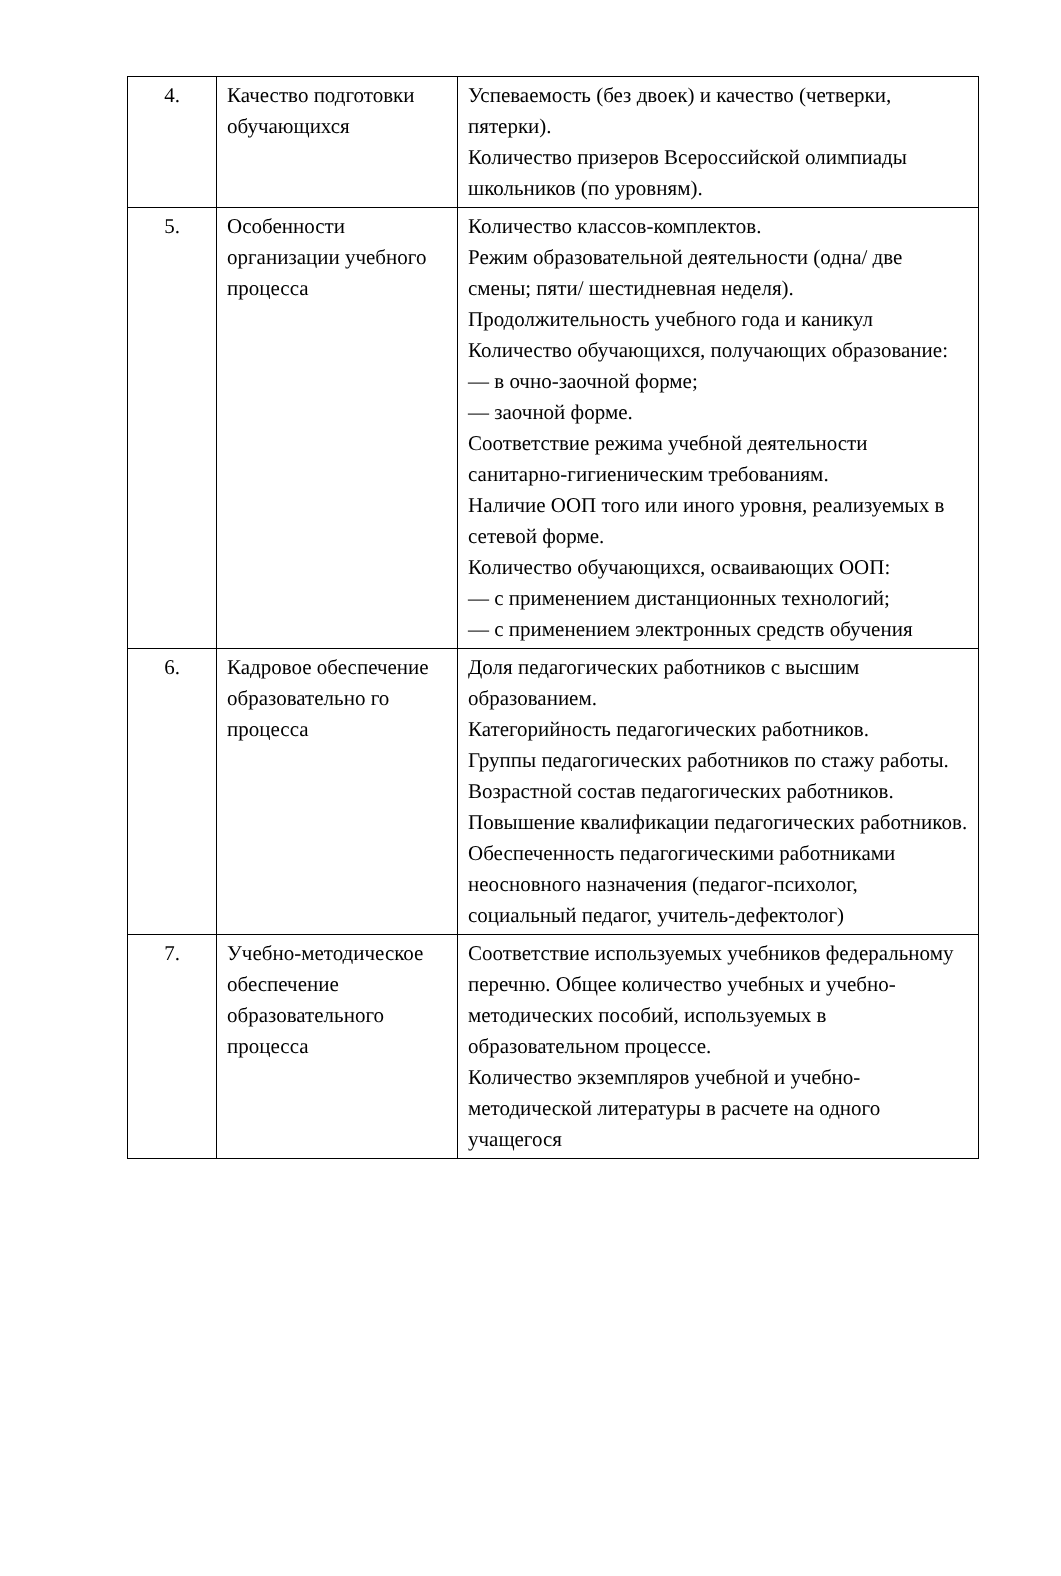| 4. | Качество подготовки обучающихся | Успеваемость (без двоек) и качество (четверки, пятерки). Количество призеров Всероссийской олимпиады школьников (по уровням). |
| 5. | Особенности организации учебного процесса | Количество классов-комплектов. Режим образовательной деятельности (одна/ две смены; пяти/ шестидневная неделя). Продолжительность учебного года и каникул Количество обучающихся, получающих образование: — в очно-заочной форме; — заочной форме. Соответствие режима учебной деятельности санитарно-гигиеническим требованиям. Наличие ООП того или иного уровня, реализуемых в сетевой форме. Количество обучающихся, осваивающих ООП: — с применением дистанционных технологий; — с применением электронных средств обучения |
| 6. | Кадровое обеспечение образовательно го процесса | Доля педагогических работников с высшим образованием. Категорийность педагогических работников. Группы педагогических работников по стажу работы. Возрастной состав педагогических работников. Повышение квалификации педагогических работников. Обеспеченность педагогическими работниками неосновного назначения (педагог-психолог, социальный педагог, учитель-дефектолог) |
| 7. | Учебно-методическое обеспечение образовательного процесса | Соответствие используемых учебников федеральному перечню. Общее количество учебных и учебно-методических пособий, используемых в образовательном процессе. Количество экземпляров учебной и учебно-методической литературы в расчете на одного учащегося |